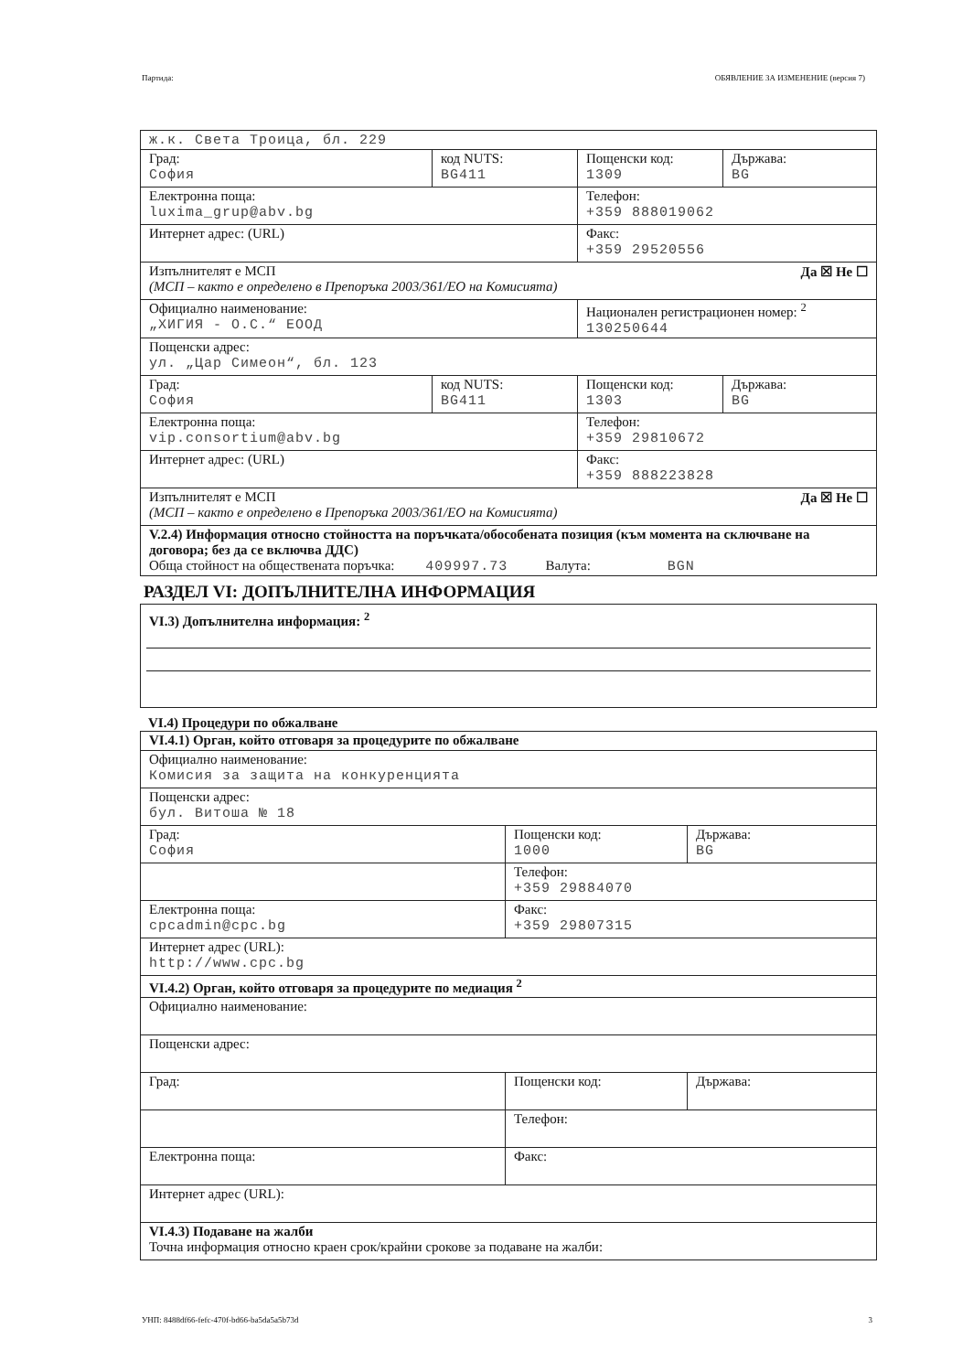Партида: ОБЯВЛЕНИЕ ЗА ИЗМЕНЕНИЕ (версия 7)
| ж.к. Света Троица, бл. 229 | | | |
| Град: София | код NUTS: BG411 | Пощенски код: 1309 | Държава: BG |
| Електронна поща: luxima_grup@abv.bg | | Телефон: +359 888019062 | |
| Интернет адрес: (URL) | | Факс: +359 29520556 | |
| Да ☒ Не ☐ Изпълнителят е МСП (МСП – както е определено в Препоръка 2003/361/ЕО на Комисията) | | | |
| Официално наименование: „ХИГИЯ - О.С.“ ЕООД | | Национален регистрационен номер: <sup>2</sup> 130250644 | |
| Пощенски адрес: ул. „Цар Симеон“, бл. 123 | | | |
| Град: София | код NUTS: BG411 | Пощенски код: 1303 | Държава: BG |
| Електронна поща: vip.consortium@abv.bg | | Телефон: +359 29810672 | |
| Интернет адрес: (URL) | | Факс: +359 888223828 | |
| Да ☒ Не ☐ Изпълнителят е МСП (МСП – както е определено в Препоръка 2003/361/ЕО на Комисията) | | | |
| V.2.4) Информация относно стойността на поръчката/обособената позиция (към момента на сключване на договора; без да се включва ДДС) Обща стойност на обществената поръчка: 409997.73 Валута: BGN | | | |
РАЗДЕЛ VI: ДОПЪЛНИТЕЛНА ИНФОРМАЦИЯ
VI.3) Допълнителна информация: <sup>2</sup>
VI.4) Процедури по обжалване
| VI.4.1) Орган, който отговаря за процедурите по обжалване | | |
| Официално наименование: Комисия за защита на конкуренцията | | |
| Пощенски адрес: бул. Витоша № 18 | | |
| Град: София | Пощенски код: 1000 | Държава: BG |
| | Телефон: +359 29884070 | |
| Електронна поща: cpcadmin@cpc.bg | Факс: +359 29807315 | |
| Интернет адрес (URL): http://www.cpc.bg | | |
| VI.4.2) Орган, който отговаря за процедурите по медиация <sup>2</sup> | | |
| Официално наименование: | | |
| Пощенски адрес: | | |
| Град: | Пощенски код: | Държава: |
| | Телефон: | |
| Електронна поща: | Факс: | |
| Интернет адрес (URL): | | |
| VI.4.3) Подаване на жалби Точна информация относно краен срок/крайни срокове за подаване на жалби: | | |
УНП: 8488df66-fefc-470f-bd66-ba5da5a5b73d 3